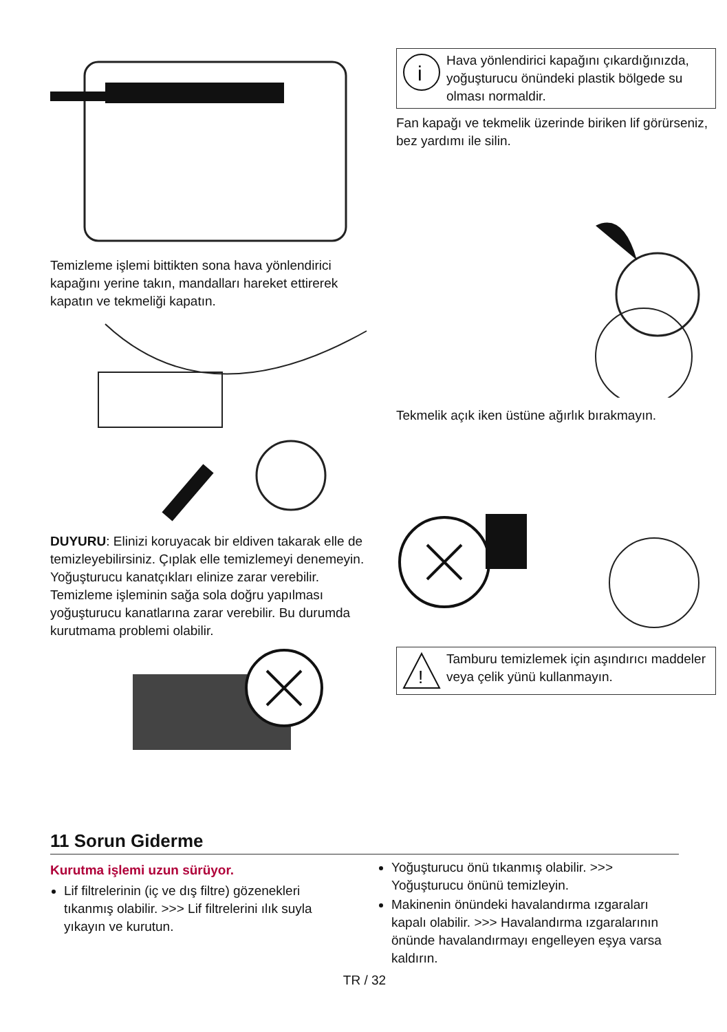Temizleme işlemi bittikten sona hava yönlendirici kapağını yerine takın, mandalları hareket ettirerek kapatın ve tekmeliği kapatın.
DUYURU: Elinizi koruyacak bir eldiven takarak elle de temizleyebilirsiniz. Çıplak elle temizlemeyi denemeyin. Yoğuşturucu kanatçıkları elinize zarar verebilir. Temizleme işleminin sağa sola doğru yapılması yoğuşturucu kanatlarına zarar verebilir. Bu durumda kurutmama problemi olabilir.
i
Hava yönlendirici kapağını çıkardığınızda, yoğuşturucu önündeki plastik bölgede su olması normaldir.
Fan kapağı ve tekmelik üzerinde biriken lif görürseniz, bez yardımı ile silin.
Tekmelik açık iken üstüne ağırlık bırakmayın.
!
Tamburu temizlemek için aşındırıcı maddeler veya çelik yünü kullanmayın.
11 Sorun Giderme
Kurutma işlemi uzun sürüyor.
Lif filtrelerinin (iç ve dış filtre) gözenekleri tıkanmış olabilir. >>> Lif filtrelerini ılık suyla yıkayın ve kurutun.
Yoğuşturucu önü tıkanmış olabilir. >>> Yoğuşturucu önünü temizleyin.
Makinenin önündeki havalandırma ızgaraları kapalı olabilir. >>> Havalandırma ızgaralarının önünde havalandırmayı engelleyen eşya varsa kaldırın.
TR / 32